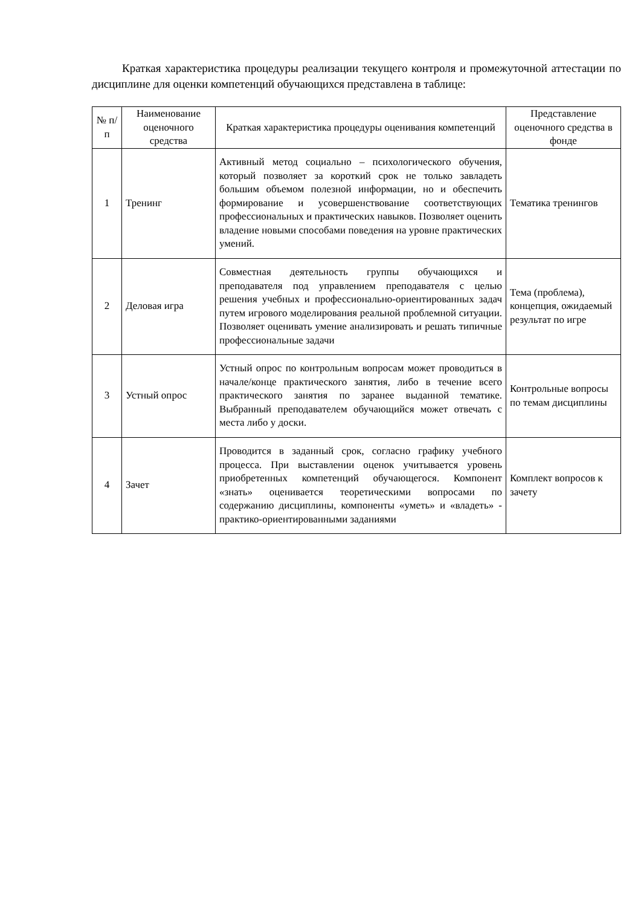Краткая характеристика процедуры реализации текущего контроля и промежуточной аттестации по дисциплине для оценки компетенций обучающихся представлена в таблице:
| № п/п | Наименование оценочного средства | Краткая характеристика процедуры оценивания компетенций | Представление оценочного средства в фонде |
| --- | --- | --- | --- |
| 1 | Тренинг | Активный метод социально – психологического обучения, который позволяет за короткий срок не только завладеть большим объемом полезной информации, но и обеспечить формирование и усовершенствование соответствующих профессиональных и практических навыков. Позволяет оценить владение новыми способами поведения на уровне практических умений. | Тематика тренингов |
| 2 | Деловая игра | Совместная деятельность группы обучающихся и преподавателя под управлением преподавателя с целью решения учебных и профессионально-ориентированных задач путем игрового моделирования реальной проблемной ситуации. Позволяет оценивать умение анализировать и решать типичные профессиональные задачи | Тема (проблема), концепция, ожидаемый результат по игре |
| 3 | Устный опрос | Устный опрос по контрольным вопросам может проводиться в начале/конце практического занятия, либо в течение всего практического занятия по заранее выданной тематике. Выбранный преподавателем обучающийся может отвечать с места либо у доски. | Контрольные вопросы по темам дисциплины |
| 4 | Зачет | Проводится в заданный срок, согласно графику учебного процесса. При выставлении оценок учитывается уровень приобретенных компетенций обучающегося. Компонент «знать» оценивается теоретическими вопросами по содержанию дисциплины, компоненты «уметь» и «владеть» - практико-ориентированными заданиями | Комплект вопросов к зачету |